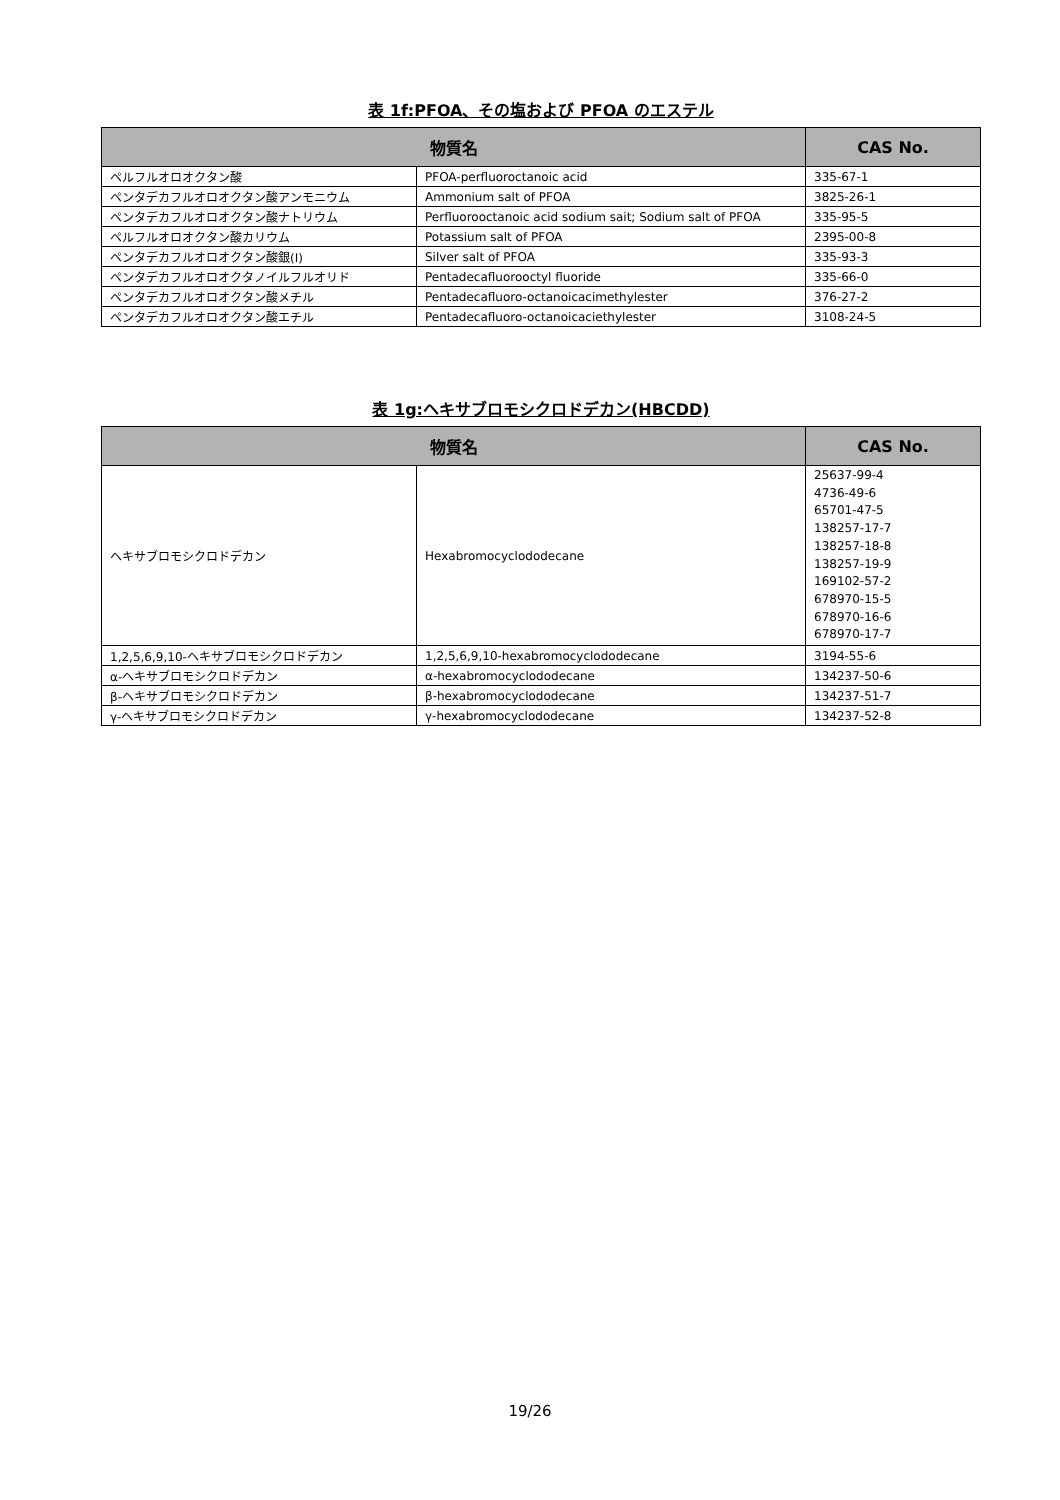表 1f:PFOA、その塩および PFOA のエステル
| 物質名 | | CAS No. |
| --- | --- | --- |
| ペルフルオロオクタン酸 | PFOA-perfluoroctanoic acid | 335-67-1 |
| ペンタデカフルオロオクタン酸アンモニウム | Ammonium salt of PFOA | 3825-26-1 |
| ペンタデカフルオロオクタン酸ナトリウム | Perfluorooctanoic acid sodium sait; Sodium salt of PFOA | 335-95-5 |
| ペルフルオロオクタン酸カリウム | Potassium salt of PFOA | 2395-00-8 |
| ペンタデカフルオロオクタン酸銀(Ⅰ) | Silver salt of PFOA | 335-93-3 |
| ペンタデカフルオロオクタノイルフルオリド | Pentadecafluorooctyl fluoride | 335-66-0 |
| ペンタデカフルオロオクタン酸メチル | Pentadecafluoro-octanoicacimethylester | 376-27-2 |
| ペンタデカフルオロオクタン酸エチル | Pentadecafluoro-octanoicaciethylester | 3108-24-5 |
表 1g:ヘキサブロモシクロドデカン(HBCDD)
| 物質名 | | CAS No. |
| --- | --- | --- |
| ヘキサブロモシクロドデカン | Hexabromocyclododecane | 25637-99-4 4736-49-6 65701-47-5 138257-17-7 138257-18-8 138257-19-9 169102-57-2 678970-15-5 678970-16-6 678970-17-7 |
| 1,2,5,6,9,10-ヘキサブロモシクロドデカン | 1,2,5,6,9,10-hexabromocyclododecane | 3194-55-6 |
| α-ヘキサブロモシクロドデカン | α-hexabromocyclododecane | 134237-50-6 |
| β-ヘキサブロモシクロドデカン | β-hexabromocyclododecane | 134237-51-7 |
| γ-ヘキサブロモシクロドデカン | γ-hexabromocyclododecane | 134237-52-8 |
19/26